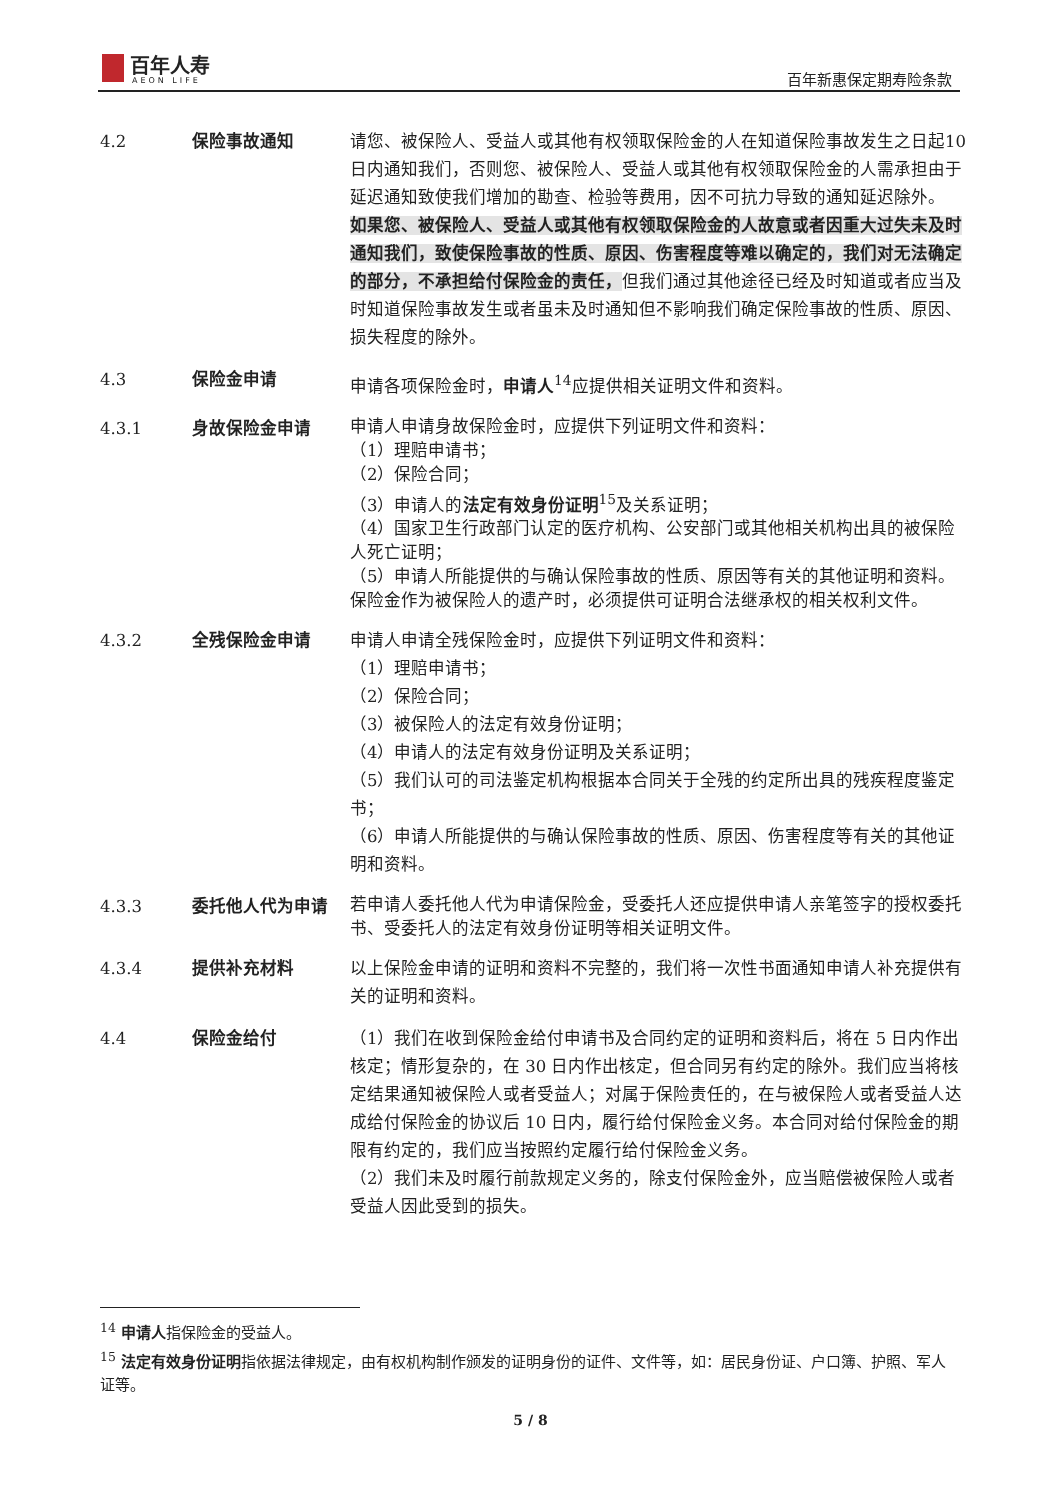百年人寿
AEON LIFE
百年新惠保定期寿险条款
4.2 保险事故通知 请您、被保险人、受益人或其他有权领取保险金的人在知道保险事故发生之日起10日内通知我们，否则您、被保险人、受益人或其他有权领取保险金的人需承担由于延迟通知致使我们增加的勘查、检验等费用，因不可抗力导致的通知延迟除外。
如果您、被保险人、受益人或其他有权领取保险金的人故意或者因重大过失未及时通知我们，致使保险事故的性质、原因、伤害程度等难以确定的，我们对无法确定的部分，不承担给付保险金的责任，但我们通过其他途径已经及时知道或者应当及时知道保险事故发生或者虽未及时通知但不影响我们确定保险事故的性质、原因、损失程度的除外。
4.3 保险金申请 申请各项保险金时，申请人<sup>14</sup>应提供相关证明文件和资料。
4.3.1 身故保险金申请
申请人申请身故保险金时，应提供下列证明文件和资料：
（1）理赔申请书；
（2）保险合同；
（3）申请人的法定有效身份证明<sup>15</sup>及关系证明；
（4）国家卫生行政部门认定的医疗机构、公安部门或其他相关机构出具的被保险人死亡证明；
（5）申请人所能提供的与确认保险事故的性质、原因等有关的其他证明和资料。
保险金作为被保险人的遗产时，必须提供可证明合法继承权的相关权利文件。
4.3.2 全残保险金申请 申请人申请全残保险金时，应提供下列证明文件和资料：
（1）理赔申请书；
（2）保险合同；
（3）被保险人的法定有效身份证明；
（4）申请人的法定有效身份证明及关系证明；
（5）我们认可的司法鉴定机构根据本合同关于全残的约定所出具的残疾程度鉴定书；
（6）申请人所能提供的与确认保险事故的性质、原因、伤害程度等有关的其他证明和资料。
4.3.3 委托他人代为申请
若申请人委托他人代为申请保险金，受委托人还应提供申请人亲笔签字的授权委托书、受委托人的法定有效身份证明等相关证明文件。
4.3.4 提供补充材料 以上保险金申请的证明和资料不完整的，我们将一次性书面通知申请人补充提供有关的证明和资料。
4.4 保险金给付 （1）我们在收到保险金给付申请书及合同约定的证明和资料后，将在 5 日内作出核定；情形复杂的，在 30 日内作出核定，但合同另有约定的除外。我们应当将核定结果通知被保险人或者受益人；对属于保险责任的，在与被保险人或者受益人达成给付保险金的协议后 10 日内，履行给付保险金义务。本合同对给付保险金的期限有约定的，我们应当按照约定履行给付保险金义务。
（2）我们未及时履行前款规定义务的，除支付保险金外，应当赔偿被保险人或者受益人因此受到的损失。
<sup>14</sup> 申请人指保险金的受益人。
<sup>15</sup> 法定有效身份证明指依据法律规定，由有权机构制作颁发的证明身份的证件、文件等，如：居民身份证、户口簿、护照、军人证等。
5 / 8